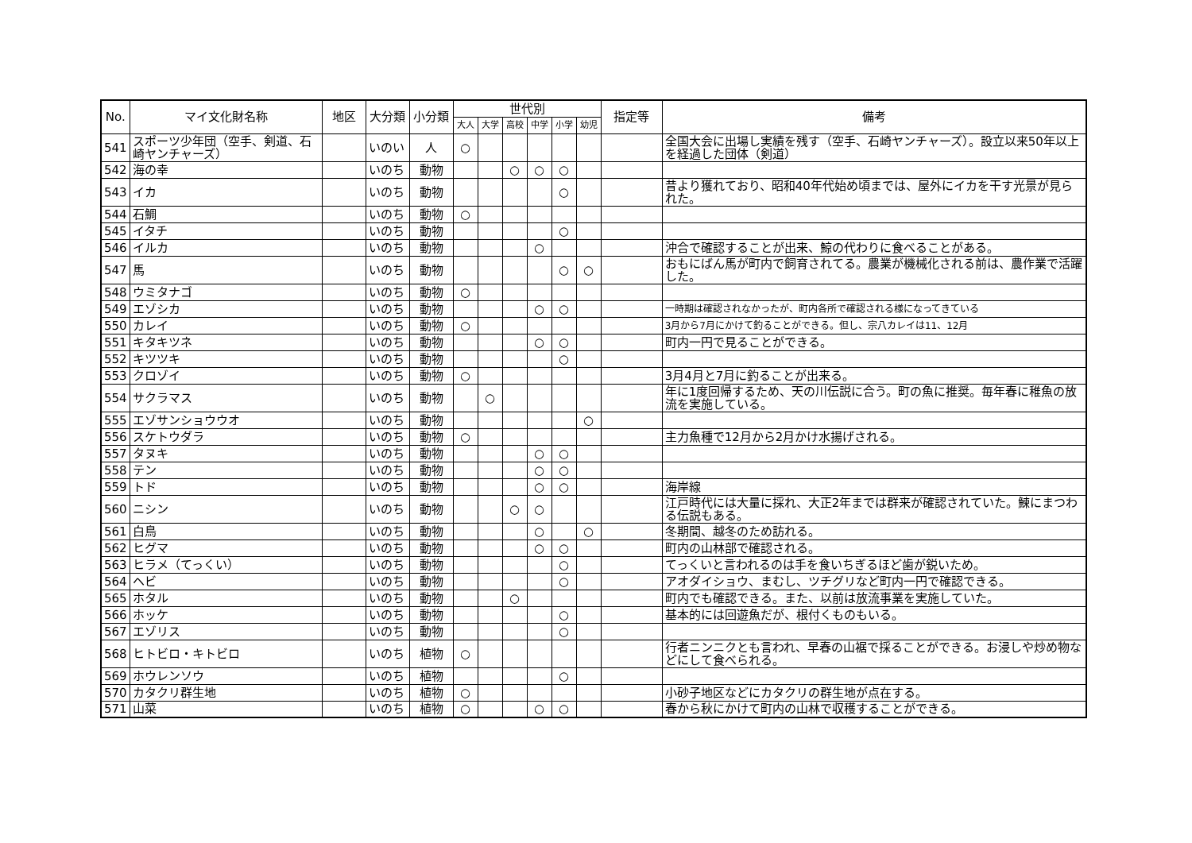| No. | マイ文化財名称 | 地区 | 大分類 | 小分類 | 世代別 | | | | | | 指定等 | 備考 |
| --- | --- | --- | --- | --- | --- | --- | --- | --- | --- | --- | --- | --- |
| | | | | | 大人 | 大学 | 高校 | 中学 | 小学 | 幼児 | | |
| 541 | スポーツ少年団（空手、剣道、石崎ヤンチャーズ） | | いのい | 人 | ○ | | | | | | | 全国大会に出場し実績を残す（空手、石崎ヤンチャーズ）。設立以来50年以上を経過した団体（剣道） |
| 542 | 海の幸 | | いのち | 動物 | | | ○ | ○ | ○ | | | |
| 543 | イカ | | いのち | 動物 | | | | | ○ | | | 昔より獲れており、昭和40年代始め頃までは、屋外にイカを干す光景が見られた。 |
| 544 | 石鯛 | | いのち | 動物 | ○ | | | | | | | |
| 545 | イタチ | | いのち | 動物 | | | | | ○ | | | |
| 546 | イルカ | | いのち | 動物 | | | | ○ | | | | 沖合で確認することが出来、鯨の代わりに食べることがある。 |
| 547 | 馬 | | いのち | 動物 | | | | | ○ | ○ | | おもにばん馬が町内で飼育されてる。農業が機械化される前は、農作業で活躍した。 |
| 548 | ウミタナゴ | | いのち | 動物 | ○ | | | | | | | |
| 549 | エゾシカ | | いのち | 動物 | | | | ○ | ○ | | | 一時期は確認されなかったが、町内各所で確認される様になってきている |
| 550 | カレイ | | いのち | 動物 | ○ | | | | | | | 3月から7月にかけて釣ることができる。但し、宗八カレイは11、12月 |
| 551 | キタキツネ | | いのち | 動物 | | | | ○ | ○ | | | 町内一円で見ることができる。 |
| 552 | キツツキ | | いのち | 動物 | | | | | ○ | | | |
| 553 | クロゾイ | | いのち | 動物 | ○ | | | | | | | 3月4月と7月に釣ることが出来る。 |
| 554 | サクラマス | | いのち | 動物 | | ○ | | | | | | 年に1度回帰するため、天の川伝説に合う。町の魚に推奨。毎年春に稚魚の放流を実施している。 |
| 555 | エゾサンショウウオ | | いのち | 動物 | | | | | | ○ | | |
| 556 | スケトウダラ | | いのち | 動物 | ○ | | | | | | | 主力魚種で12月から2月かけ水揚げされる。 |
| 557 | タヌキ | | いのち | 動物 | | | | ○ | ○ | | | |
| 558 | テン | | いのち | 動物 | | | | ○ | ○ | | | |
| 559 | トド | | いのち | 動物 | | | | ○ | ○ | | | 海岸線 |
| 560 | ニシン | | いのち | 動物 | | | ○ | ○ | | | | 江戸時代には大量に採れ、大正2年までは群来が確認されていた。鰊にまつわる伝説もある。 |
| 561 | 白鳥 | | いのち | 動物 | | | | ○ | | ○ | | 冬期間、越冬のため訪れる。 |
| 562 | ヒグマ | | いのち | 動物 | | | | ○ | ○ | | | 町内の山林部で確認される。 |
| 563 | ヒラメ（てっくい） | | いのち | 動物 | | | | | ○ | | | てっくいと言われるのは手を食いちぎるほど歯が鋭いため。 |
| 564 | ヘビ | | いのち | 動物 | | | | | ○ | | | アオダイショウ、まむし、ツチグリなど町内一円で確認できる。 |
| 565 | ホタル | | いのち | 動物 | | | ○ | | | | | 町内でも確認できる。また、以前は放流事業を実施していた。 |
| 566 | ホッケ | | いのち | 動物 | | | | | ○ | | | 基本的には回遊魚だが、根付くものもいる。 |
| 567 | エゾリス | | いのち | 動物 | | | | | ○ | | | |
| 568 | ヒトビロ・キトビロ | | いのち | 植物 | ○ | | | | | | | 行者ニンニクとも言われ、早春の山裾で採ることができる。お浸しや炒め物などにして食べられる。 |
| 569 | ホウレンソウ | | いのち | 植物 | | | | | ○ | | | |
| 570 | カタクリ群生地 | | いのち | 植物 | ○ | | | | | | | 小砂子地区などにカタクリの群生地が点在する。 |
| 571 | 山菜 | | いのち | 植物 | ○ | | | ○ | ○ | | | 春から秋にかけて町内の山林で収穫することができる。 |